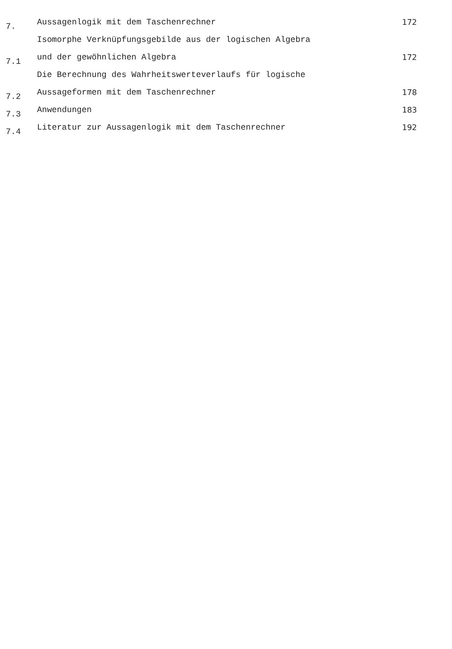7.
Aussagenlogik mit dem Taschenrechner
172
7.1
Isomorphe Verknüpfungsgebilde aus der logischen Algebra
und der gewöhnlichen Algebra
172
7.2
Die Berechnung des Wahrheitswerteverlaufs für logische
Aussageformen mit dem Taschenrechner
178
7.3
Anwendungen
183
7.4
Literatur zur Aussagenlogik mit dem Taschenrechner
192